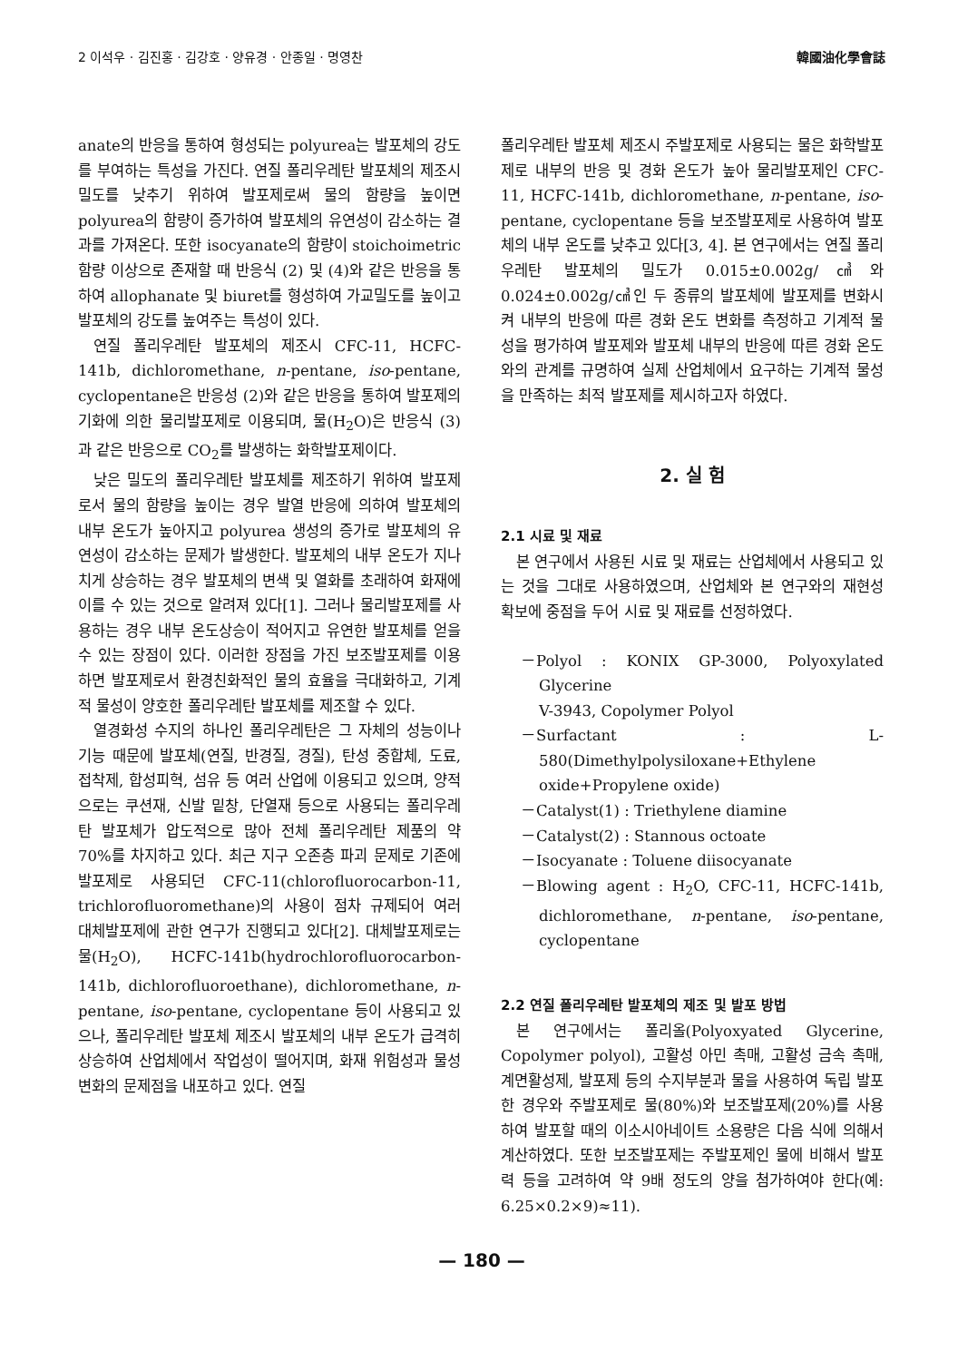2 이석우 · 김진홍 · 김강호 · 양유경 · 안종일 · 명영찬 韓國油化學會誌
anate의 반응을 통하여 형성되는 polyurea는 발포체의 강도를 부여하는 특성을 가진다. 연질 폴리우레탄 발포체의 제조시 밀도를 낮추기 위하여 발포제로써 물의 함량을 높이면 polyurea의 함량이 증가하여 발포체의 유연성이 감소하는 결과를 가져온다. 또한 isocyanate의 함량이 stoichoimetric 함량 이상으로 존재할 때 반응식 (2) 및 (4)와 같은 반응을 통하여 allophanate 및 biuret를 형성하여 가교밀도를 높이고 발포체의 강도를 높여주는 특성이 있다.
연질 폴리우레탄 발포체의 제조시 CFC-11, HCFC-141b, dichloromethane, n-pentane, iso-pentane, cyclopentane은 반응성 (2)와 같은 반응을 통하여 발포제의 기화에 의한 물리발포제로 이용되며, 물(H<sub>2</sub>O)은 반응식 (3)과 같은 반응으로 CO<sub>2</sub>를 발생하는 화학발포제이다.
낮은 밀도의 폴리우레탄 발포체를 제조하기 위하여 발포제로서 물의 함량을 높이는 경우 발열 반응에 의하여 발포체의 내부 온도가 높아지고 polyurea 생성의 증가로 발포체의 유연성이 감소하는 문제가 발생한다. 발포체의 내부 온도가 지나치게 상승하는 경우 발포체의 변색 및 열화를 초래하여 화재에 이를 수 있는 것으로 알려져 있다[1]. 그러나 물리발포제를 사용하는 경우 내부 온도상승이 적어지고 유연한 발포체를 얻을 수 있는 장점이 있다. 이러한 장점을 가진 보조발포제를 이용하면 발포제로서 환경친화적인 물의 효율을 극대화하고, 기계적 물성이 양호한 폴리우레탄 발포체를 제조할 수 있다.
열경화성 수지의 하나인 폴리우레탄은 그 자체의 성능이나 기능 때문에 발포체(연질, 반경질, 경질), 탄성 중합체, 도료, 접착제, 합성피혁, 섬유 등 여러 산업에 이용되고 있으며, 양적으로는 쿠션재, 신발 밑창, 단열재 등으로 사용되는 폴리우레탄 발포체가 압도적으로 많아 전체 폴리우레탄 제품의 약 70%를 차지하고 있다. 최근 지구 오존층 파괴 문제로 기존에 발포제로 사용되던 CFC-11(chlorofluorocarbon-11, trichlorofluoromethane)의 사용이 점차 규제되어 여러 대체발포제에 관한 연구가 진행되고 있다[2]. 대체발포제로는 물(H<sub>2</sub>O), HCFC-141b(hydrochlorofluorocarbon-141b, dichlorofluoroethane), dichloromethane, n-pentane, iso-pentane, cyclopentane 등이 사용되고 있으나, 폴리우레탄 발포체 제조시 발포체의 내부 온도가 급격히 상승하여 산업체에서 작업성이 떨어지며, 화재 위험성과 물성 변화의 문제점을 내포하고 있다. 연질
폴리우레탄 발포체 제조시 주발포제로 사용되는 물은 화학발포제로 내부의 반응 및 경화 온도가 높아 물리발포제인 CFC-11, HCFC-141b, dichloromethane, n-pentane, iso-pentane, cyclopentane 등을 보조발포제로 사용하여 발포체의 내부 온도를 낮추고 있다[3, 4]. 본 연구에서는 연질 폴리우레탄 발포체의 밀도가 0.015±0.002g/㎤와 0.024±0.002g/㎤인 두 종류의 발포체에 발포제를 변화시켜 내부의 반응에 따른 경화 온도 변화를 측정하고 기계적 물성을 평가하여 발포제와 발포체 내부의 반응에 따른 경화 온도와의 관계를 규명하여 실제 산업체에서 요구하는 기계적 물성을 만족하는 최적 발포제를 제시하고자 하였다.
2. 실 험
2.1 시료 및 재료
본 연구에서 사용된 시료 및 재료는 산업체에서 사용되고 있는 것을 그대로 사용하였으며, 산업체와 본 연구와의 재현성 확보에 중점을 두어 시료 및 재료를 선정하였다.
－Polyol : KONIX GP-3000, Polyoxylated Glycerine
V-3943, Copolymer Polyol
－Surfactant : L-580(Dimethylpolysiloxane+Ethylene oxide+Propylene oxide)
－Catalyst(1) : Triethylene diamine
－Catalyst(2) : Stannous octoate
－Isocyanate : Toluene diisocyanate
－Blowing agent : H<sub>2</sub>O, CFC-11, HCFC-141b, dichloromethane, n-pentane, iso-pentane, cyclopentane
2.2 연질 폴리우레탄 발포체의 제조 및 발포 방법
본 연구에서는 폴리올(Polyoxyated Glycerine, Copolymer polyol), 고활성 아민 촉매, 고활성 금속 촉매, 계면활성제, 발포제 등의 수지부분과 물을 사용하여 독립 발포한 경우와 주발포제로 물(80%)와 보조발포제(20%)를 사용하여 발포할 때의 이소시아네이트 소용량은 다음 식에 의해서 계산하였다. 또한 보조발포제는 주발포제인 물에 비해서 발포력 등을 고려하여 약 9배 정도의 양을 첨가하여야 한다(예: 6.25×0.2×9)≈11).
— 180 —